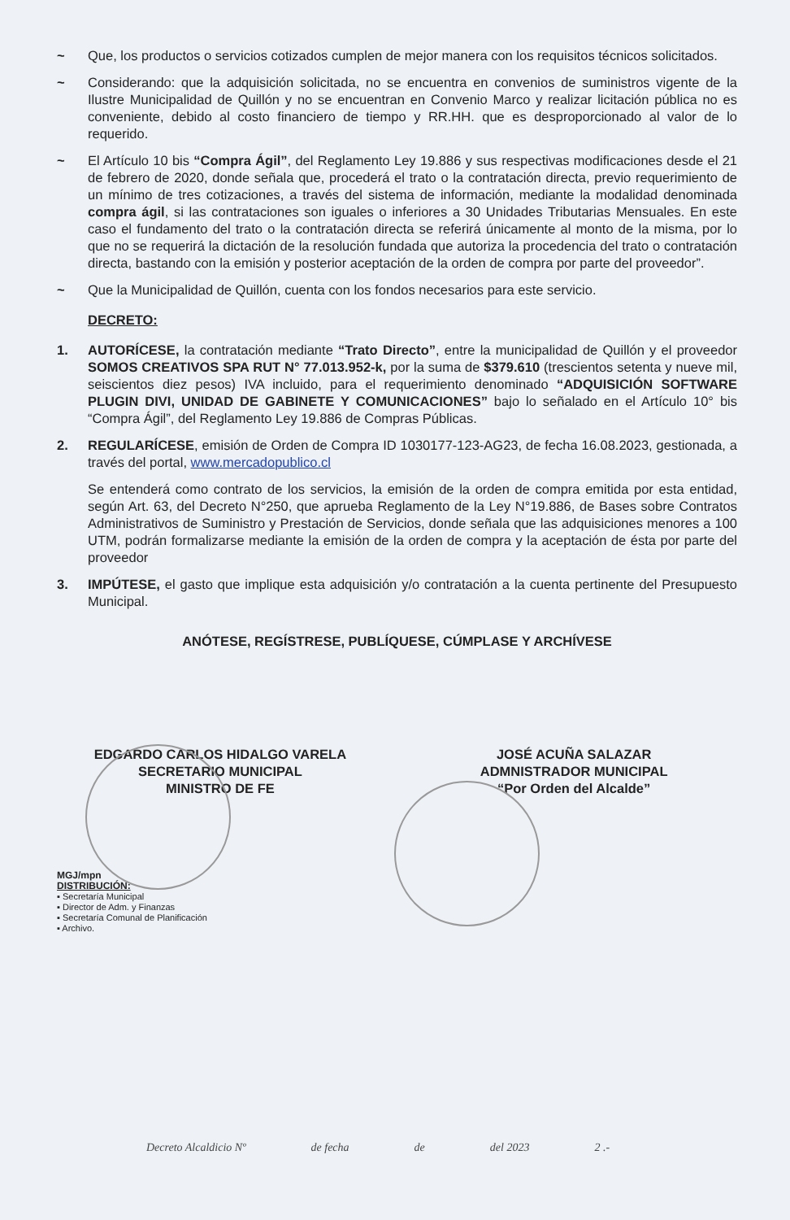~ Que, los productos o servicios cotizados cumplen de mejor manera con los requisitos técnicos solicitados.
~ Considerando: que la adquisición solicitada, no se encuentra en convenios de suministros vigente de la Ilustre Municipalidad de Quillón y no se encuentran en Convenio Marco y realizar licitación pública no es conveniente, debido al costo financiero de tiempo y RR.HH. que es desproporcionado al valor de lo requerido.
~ El Artículo 10 bis “Compra Ágil”, del Reglamento Ley 19.886 y sus respectivas modificaciones desde el 21 de febrero de 2020, donde señala que, procederá el trato o la contratación directa, previo requerimiento de un mínimo de tres cotizaciones, a través del sistema de información, mediante la modalidad denominada compra ágil, si las contrataciones son iguales o inferiores a 30 Unidades Tributarias Mensuales. En este caso el fundamento del trato o la contratación directa se referirá únicamente al monto de la misma, por lo que no se requerirá la dictación de la resolución fundada que autoriza la procedencia del trato o contratación directa, bastando con la emisión y posterior aceptación de la orden de compra por parte del proveedor”.
~ Que la Municipalidad de Quillón, cuenta con los fondos necesarios para este servicio.
DECRETO:
1. AUTORÍCESE, la contratación mediante “Trato Directo”, entre la municipalidad de Quillón y el proveedor SOMOS CREATIVOS SPA RUT N° 77.013.952-k, por la suma de $379.610 (trescientos setenta y nueve mil, seiscientos diez pesos) IVA incluido, para el requerimiento denominado “ADQUISICIÓN SOFTWARE PLUGIN DIVI, UNIDAD DE GABINETE Y COMUNICACIONES” bajo lo señalado en el Artículo 10° bis “Compra Ágil”, del Reglamento Ley 19.886 de Compras Públicas.
2. REGULARÍCESE, emisión de Orden de Compra ID 1030177-123-AG23, de fecha 16.08.2023, gestionada, a través del portal, www.mercadopublico.cl
Se entenderá como contrato de los servicios, la emisión de la orden de compra emitida por esta entidad, según Art. 63, del Decreto N°250, que aprueba Reglamento de la Ley N°19.886, de Bases sobre Contratos Administrativos de Suministro y Prestación de Servicios, donde señala que las adquisiciones menores a 100 UTM, podrán formalizarse mediante la emisión de la orden de compra y la aceptación de ésta por parte del proveedor
3. IMPÚTESE, el gasto que implique esta adquisición y/o contratación a la cuenta pertinente del Presupuesto Municipal.
ANÓTESE, REGÍSTRESE, PUBLÍQUESE, CÚMPLASE Y ARCHÍVESE
EDGARDO CARLOS HIDALGO VARELA
SECRETARIO MUNICIPAL
MINISTRO DE FE
JOSÉ ACUÑA SALAZAR
ADMNISTRADOR MUNICIPAL
“Por Orden del Alcalde”
MGJ/mpn
DISTRIBUCIÓN:
▪ Secretaría Municipal
▪ Director de Adm. y Finanzas
▪ Secretaría Comunal de Planificación
▪ Archivo.
Decreto Alcaldicio Nº de fecha de del 2023 2 .-